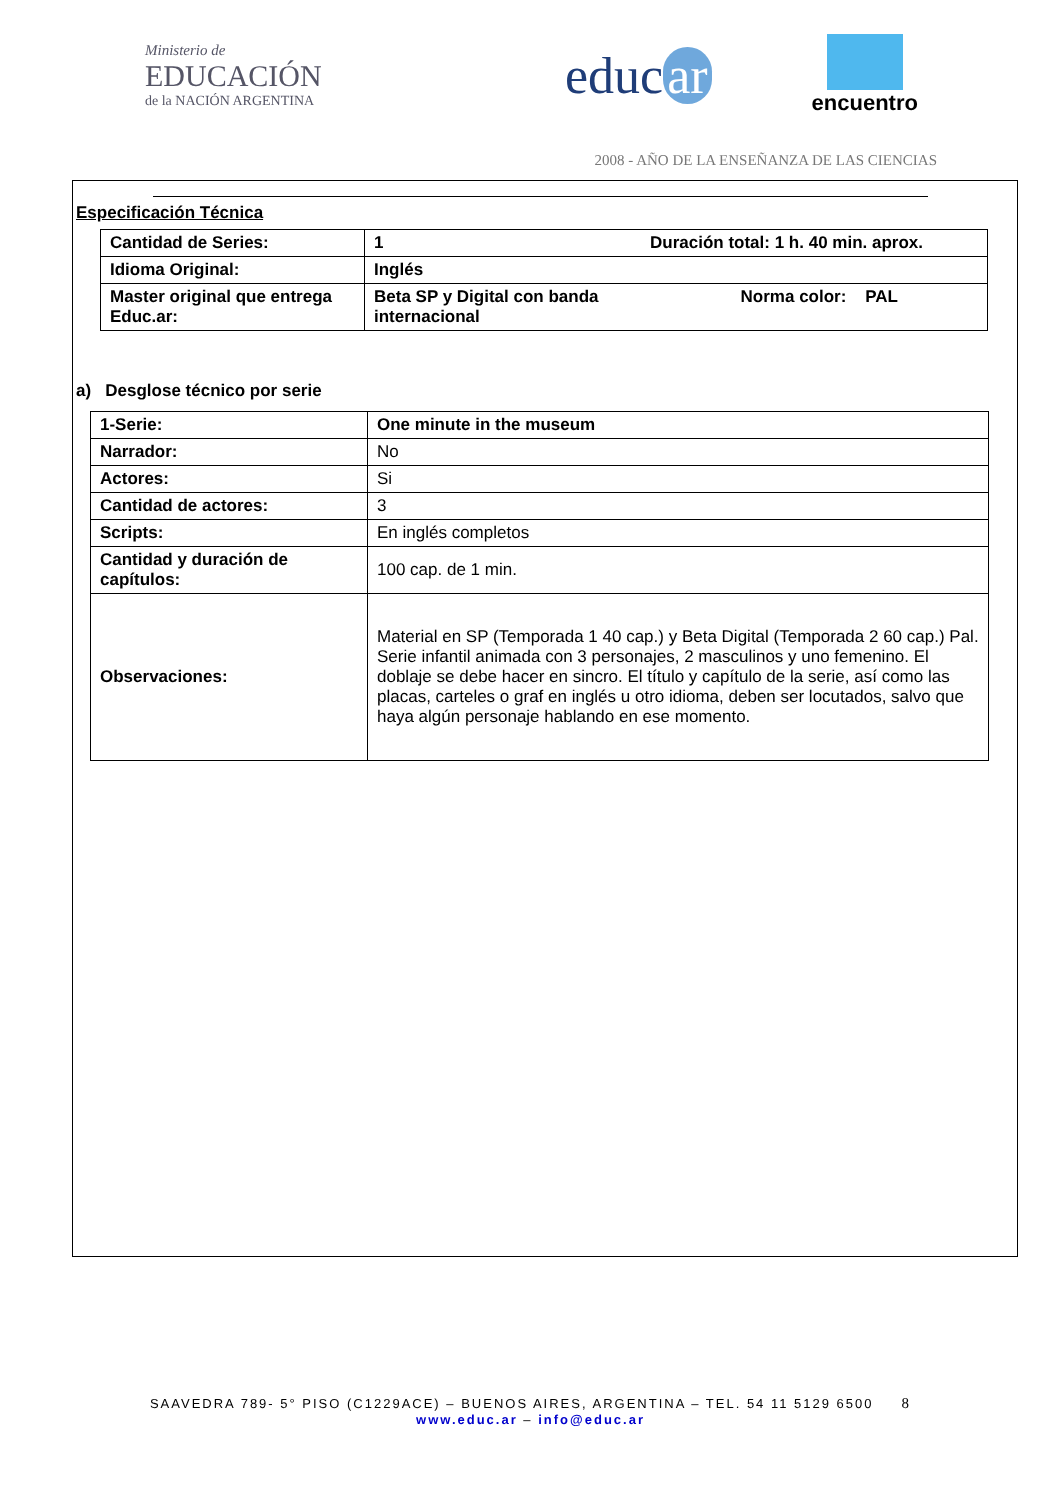Ministerio de
EDUCACIÓN
de la NACIÓN ARGENTINA
educ ar
encuentro
2008 - AÑO DE LA ENSEÑANZA DE LAS CIENCIAS
Especificación Técnica
| Cantidad de Series: | 1 Duración total: 1 h. 40 min. aprox. |
| Idioma Original: | Inglés |
| Master original que entrega Educ.ar: | Beta SP y Digital con banda Norma color: PAL internacional |
a) Desglose técnico por serie
| 1-Serie: | One minute in the museum |
| Narrador: | No |
| Actores: | Si |
| Cantidad de actores: | 3 |
| Scripts: | En inglés completos |
| Cantidad y duración de capítulos: | 100 cap. de 1 min. |
| Observaciones: | Material en SP (Temporada 1 40 cap.) y Beta Digital (Temporada 2 60 cap.) Pal. Serie infantil animada con 3 personajes, 2 masculinos y uno femenino. El doblaje se debe hacer en sincro. El título y capítulo de la serie, así como las placas, carteles o graf en inglés u otro idioma, deben ser locutados, salvo que haya algún personaje hablando en ese momento. |
SAAVEDRA 789- 5° PISO (C1229ACE) – BUENOS AIRES, ARGENTINA – TEL. 54 11 5129 6500 8
www.educ.ar – info@educ.ar